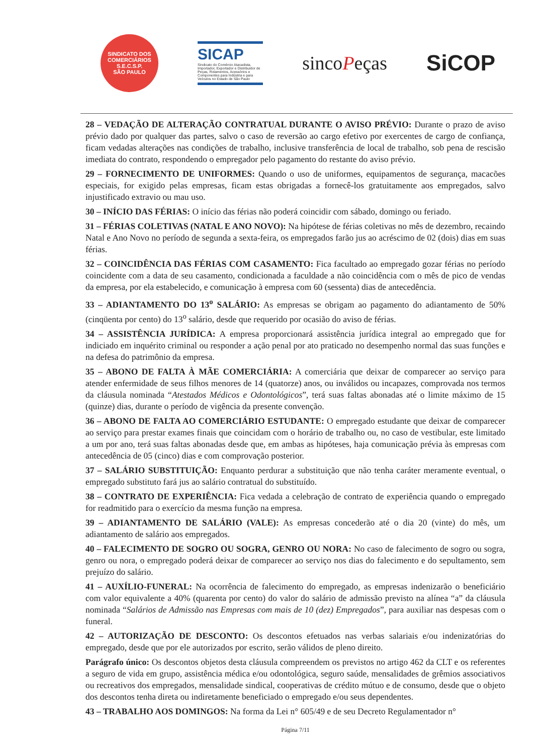SINDICATO DOS COMERCIÁRIOS
S.E.C.S.P.
SÃO PAULO
SICAP
Sindicato do Comércio Atacadista, Importador, Exportador e Distribuidor de Peças, Rolamentos, Acessórios e Componentes para Indústria e para Veículos no Estado de São Paulo
sincoPeças
SiCOP
28 – VEDAÇÃO DE ALTERAÇÃO CONTRATUAL DURANTE O AVISO PRÉVIO: Durante o prazo de aviso prévio dado por qualquer das partes, salvo o caso de reversão ao cargo efetivo por exercentes de cargo de confiança, ficam vedadas alterações nas condições de trabalho, inclusive transferência de local de trabalho, sob pena de rescisão imediata do contrato, respondendo o empregador pelo pagamento do restante do aviso prévio.
29 – FORNECIMENTO DE UNIFORMES: Quando o uso de uniformes, equipamentos de segurança, macacões especiais, for exigido pelas empresas, ficam estas obrigadas a fornecê-los gratuitamente aos empregados, salvo injustificado extravio ou mau uso.
30 – INÍCIO DAS FÉRIAS: O início das férias não poderá coincidir com sábado, domingo ou feriado.
31 – FÉRIAS COLETIVAS (NATAL E ANO NOVO): Na hipótese de férias coletivas no mês de dezembro, recaindo Natal e Ano Novo no período de segunda a sexta-feira, os empregados farão jus ao acréscimo de 02 (dois) dias em suas férias.
32 – COINCIDÊNCIA DAS FÉRIAS COM CASAMENTO: Fica facultado ao empregado gozar férias no período coincidente com a data de seu casamento, condicionada a faculdade a não coincidência com o mês de pico de vendas da empresa, por ela estabelecido, e comunicação à empresa com 60 (sessenta) dias de antecedência.
33 – ADIANTAMENTO DO 13<sup>o</sup> SALÁRIO: As empresas se obrigam ao pagamento do adiantamento de 50% (cinqüenta por cento) do 13<sup>o</sup> salário, desde que requerido por ocasião do aviso de férias.
34 – ASSISTÊNCIA JURÍDICA: A empresa proporcionará assistência jurídica integral ao empregado que for indiciado em inquérito criminal ou responder a ação penal por ato praticado no desempenho normal das suas funções e na defesa do patrimônio da empresa.
35 – ABONO DE FALTA À MÃE COMERCIÁRIA: A comerciária que deixar de comparecer ao serviço para atender enfermidade de seus filhos menores de 14 (quatorze) anos, ou inválidos ou incapazes, comprovada nos termos da cláusula nominada “Atestados Médicos e Odontológicos”, terá suas faltas abonadas até o limite máximo de 15 (quinze) dias, durante o período de vigência da presente convenção.
36 – ABONO DE FALTA AO COMERCIÁRIO ESTUDANTE: O empregado estudante que deixar de comparecer ao serviço para prestar exames finais que coincidam com o horário de trabalho ou, no caso de vestibular, este limitado a um por ano, terá suas faltas abonadas desde que, em ambas as hipóteses, haja comunicação prévia às empresas com antecedência de 05 (cinco) dias e com comprovação posterior.
37 – SALÁRIO SUBSTITUIÇÃO: Enquanto perdurar a substituição que não tenha caráter meramente eventual, o empregado substituto fará jus ao salário contratual do substituído.
38 – CONTRATO DE EXPERIÊNCIA: Fica vedada a celebração de contrato de experiência quando o empregado for readmitido para o exercício da mesma função na empresa.
39 – ADIANTAMENTO DE SALÁRIO (VALE): As empresas concederão até o dia 20 (vinte) do mês, um adiantamento de salário aos empregados.
40 – FALECIMENTO DE SOGRO OU SOGRA, GENRO OU NORA: No caso de falecimento de sogro ou sogra, genro ou nora, o empregado poderá deixar de comparecer ao serviço nos dias do falecimento e do sepultamento, sem prejuízo do salário.
41 – AUXÍLIO-FUNERAL: Na ocorrência de falecimento do empregado, as empresas indenizarão o beneficiário com valor equivalente a 40% (quarenta por cento) do valor do salário de admissão previsto na alínea “a” da cláusula nominada “Salários de Admissão nas Empresas com mais de 10 (dez) Empregados”, para auxiliar nas despesas com o funeral.
42 – AUTORIZAÇÃO DE DESCONTO: Os descontos efetuados nas verbas salariais e/ou indenizatórias do empregado, desde que por ele autorizados por escrito, serão válidos de pleno direito.
Parágrafo único: Os descontos objetos desta cláusula compreendem os previstos no artigo 462 da CLT e os referentes a seguro de vida em grupo, assistência médica e/ou odontológica, seguro saúde, mensalidades de grêmios associativos ou recreativos dos empregados, mensalidade sindical, cooperativas de crédito mútuo e de consumo, desde que o objeto dos descontos tenha direta ou indiretamente beneficiado o empregado e/ou seus dependentes.
43 – TRABALHO AOS DOMINGOS: Na forma da Lei n° 605/49 e de seu Decreto Regulamentador n°
Página 7/11